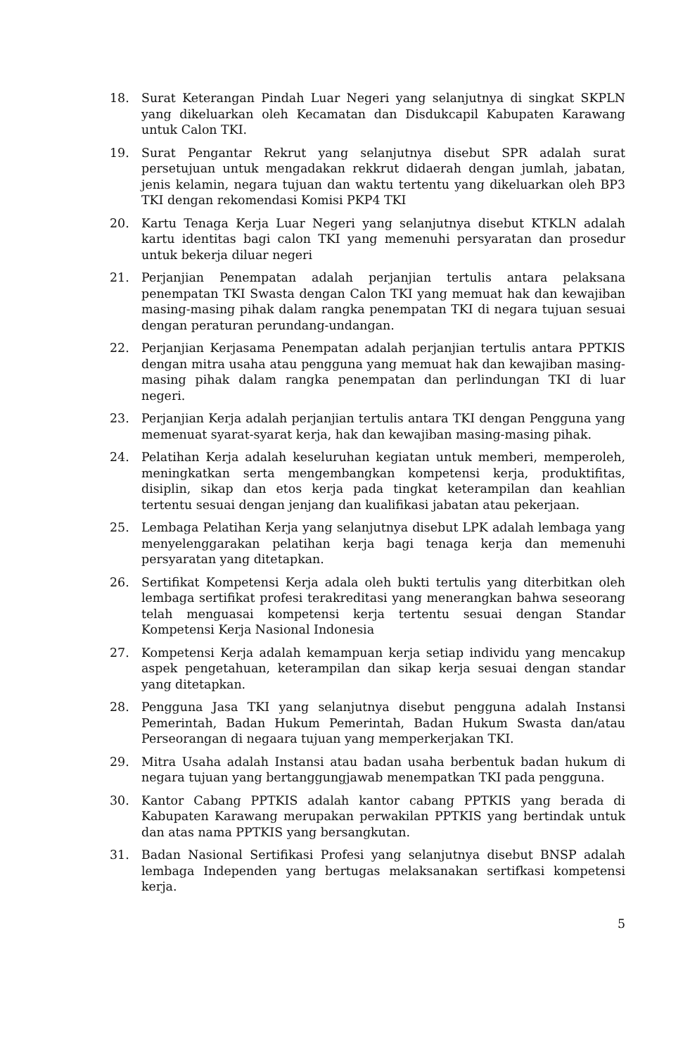18. Surat Keterangan Pindah Luar Negeri yang selanjutnya di singkat SKPLN yang dikeluarkan oleh Kecamatan dan Disdukcapil Kabupaten Karawang untuk Calon TKI.
19. Surat Pengantar Rekrut yang selanjutnya disebut SPR adalah surat persetujuan untuk mengadakan rekkrut didaerah dengan jumlah, jabatan, jenis kelamin, negara tujuan dan waktu tertentu yang dikeluarkan oleh BP3 TKI dengan rekomendasi Komisi PKP4 TKI
20. Kartu Tenaga Kerja Luar Negeri yang selanjutnya disebut KTKLN adalah kartu identitas bagi calon TKI yang memenuhi persyaratan dan prosedur untuk bekerja diluar negeri
21. Perjanjian Penempatan adalah perjanjian tertulis antara pelaksana penempatan TKI Swasta dengan Calon TKI yang memuat hak dan kewajiban masing-masing pihak dalam rangka penempatan TKI di negara tujuan sesuai dengan peraturan perundang-undangan.
22. Perjanjian Kerjasama Penempatan adalah perjanjian tertulis antara PPTKIS dengan mitra usaha atau pengguna yang memuat hak dan kewajiban masing-masing pihak dalam rangka penempatan dan perlindungan TKI di luar negeri.
23. Perjanjian Kerja adalah perjanjian tertulis antara TKI dengan Pengguna yang memenuat syarat-syarat kerja, hak dan kewajiban masing-masing pihak.
24. Pelatihan Kerja adalah keseluruhan kegiatan untuk memberi, memperoleh, meningkatkan serta mengembangkan kompetensi kerja, produktifitas, disiplin, sikap dan etos kerja pada tingkat keterampilan dan keahlian tertentu sesuai dengan jenjang dan kualifikasi jabatan atau pekerjaan.
25. Lembaga Pelatihan Kerja yang selanjutnya disebut LPK adalah lembaga yang menyelenggarakan pelatihan kerja bagi tenaga kerja dan memenuhi persyaratan yang ditetapkan.
26. Sertifikat Kompetensi Kerja adala oleh bukti tertulis yang diterbitkan oleh lembaga sertifikat profesi terakreditasi yang menerangkan bahwa seseorang telah menguasai kompetensi kerja tertentu sesuai dengan Standar Kompetensi Kerja Nasional Indonesia
27. Kompetensi Kerja adalah kemampuan kerja setiap individu yang mencakup aspek pengetahuan, keterampilan dan sikap kerja sesuai dengan standar yang ditetapkan.
28. Pengguna Jasa TKI yang selanjutnya disebut pengguna adalah Instansi Pemerintah, Badan Hukum Pemerintah, Badan Hukum Swasta dan/atau Perseorangan di negaara tujuan yang memperkerjakan TKI.
29. Mitra Usaha adalah Instansi atau badan usaha berbentuk badan hukum di negara tujuan yang bertanggungjawab menempatkan TKI pada pengguna.
30. Kantor Cabang PPTKIS adalah kantor cabang PPTKIS yang berada di Kabupaten Karawang merupakan perwakilan PPTKIS yang bertindak untuk dan atas nama PPTKIS yang bersangkutan.
31. Badan Nasional Sertifikasi Profesi yang selanjutnya disebut BNSP adalah lembaga Independen yang bertugas melaksanakan sertifkasi kompetensi kerja.
5